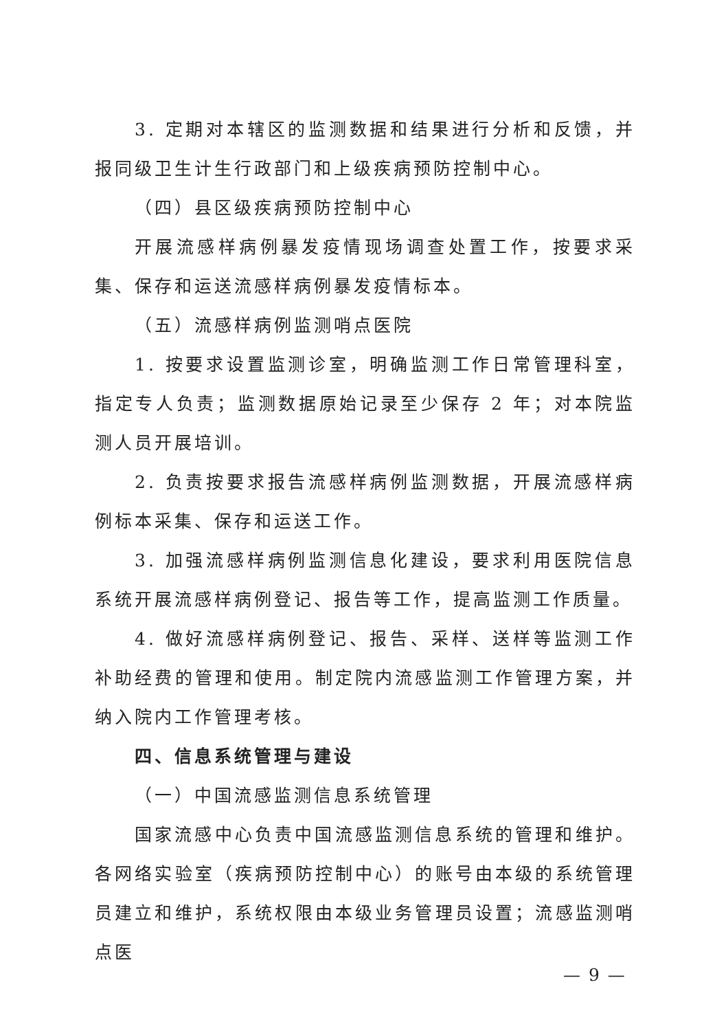3. 定期对本辖区的监测数据和结果进行分析和反馈，并报同级卫生计生行政部门和上级疾病预防控制中心。
（四）县区级疾病预防控制中心
开展流感样病例暴发疫情现场调查处置工作，按要求采集、保存和运送流感样病例暴发疫情标本。
（五）流感样病例监测哨点医院
1. 按要求设置监测诊室，明确监测工作日常管理科室，指定专人负责；监测数据原始记录至少保存 2 年；对本院监测人员开展培训。
2. 负责按要求报告流感样病例监测数据，开展流感样病例标本采集、保存和运送工作。
3. 加强流感样病例监测信息化建设，要求利用医院信息系统开展流感样病例登记、报告等工作，提高监测工作质量。
4. 做好流感样病例登记、报告、采样、送样等监测工作补助经费的管理和使用。制定院内流感监测工作管理方案，并纳入院内工作管理考核。
四、信息系统管理与建设
（一）中国流感监测信息系统管理
国家流感中心负责中国流感监测信息系统的管理和维护。各网络实验室（疾病预防控制中心）的账号由本级的系统管理员建立和维护，系统权限由本级业务管理员设置；流感监测哨点医
— 9 —